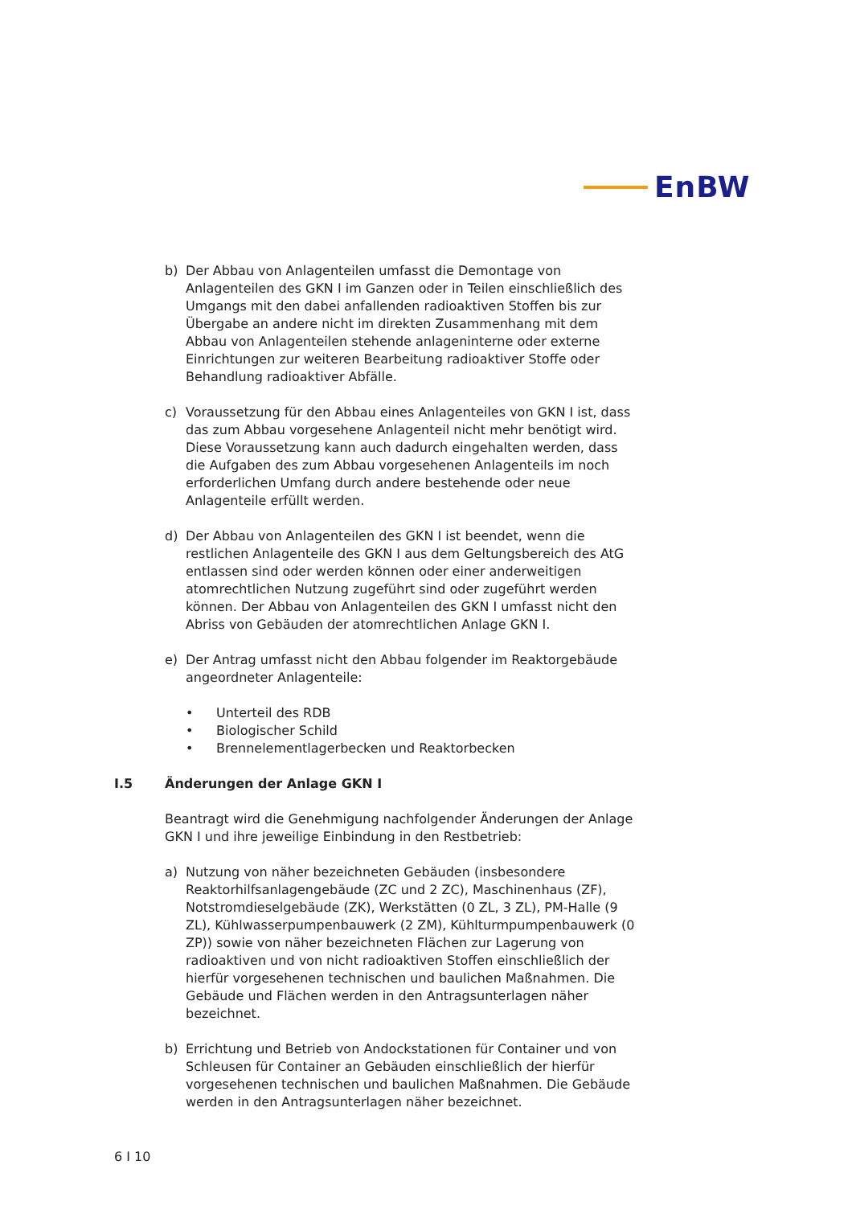EnBW
b) Der Abbau von Anlagenteilen umfasst die Demontage von Anlagenteilen des GKN I im Ganzen oder in Teilen einschließlich des Umgangs mit den dabei anfallenden radioaktiven Stoffen bis zur Übergabe an andere nicht im direkten Zusammenhang mit dem Abbau von Anlagenteilen stehende anlageninterne oder externe Einrichtungen zur weiteren Bearbeitung radioaktiver Stoffe oder Behandlung radioaktiver Abfälle.
c) Voraussetzung für den Abbau eines Anlagenteiles von GKN I ist, dass das zum Abbau vorgesehene Anlagenteil nicht mehr benötigt wird. Diese Voraussetzung kann auch dadurch eingehalten werden, dass die Aufgaben des zum Abbau vorgesehenen Anlagenteils im noch erforderlichen Umfang durch andere bestehende oder neue Anlagenteile erfüllt werden.
d) Der Abbau von Anlagenteilen des GKN I ist beendet, wenn die restlichen Anlagenteile des GKN I aus dem Geltungsbereich des AtG entlassen sind oder werden können oder einer anderweitigen atomrechtlichen Nutzung zugeführt sind oder zugeführt werden können. Der Abbau von Anlagenteilen des GKN I umfasst nicht den Abriss von Gebäuden der atomrechtlichen Anlage GKN I.
e) Der Antrag umfasst nicht den Abbau folgender im Reaktorgebäude angeordneter Anlagenteile:
• Unterteil des RDB
• Biologischer Schild
• Brennelementlagerbecken und Reaktorbecken
I.5 Änderungen der Anlage GKN I
Beantragt wird die Genehmigung nachfolgender Änderungen der Anlage GKN I und ihre jeweilige Einbindung in den Restbetrieb:
a) Nutzung von näher bezeichneten Gebäuden (insbesondere Reaktorhilfsanlagengebäude (ZC und 2 ZC), Maschinenhaus (ZF), Notstromdieselgebäude (ZK), Werkstätten (0 ZL, 3 ZL), PM-Halle (9 ZL), Kühlwasserpumpenbauwerk (2 ZM), Kühlturmpumpenbauwerk (0 ZP)) sowie von näher bezeichneten Flächen zur Lagerung von radioaktiven und von nicht radioaktiven Stoffen einschließlich der hierfür vorgesehenen technischen und baulichen Maßnahmen. Die Gebäude und Flächen werden in den Antragsunterlagen näher bezeichnet.
b) Errichtung und Betrieb von Andockstationen für Container und von Schleusen für Container an Gebäuden einschließlich der hierfür vorgesehenen technischen und baulichen Maßnahmen. Die Gebäude werden in den Antragsunterlagen näher bezeichnet.
6 I 10